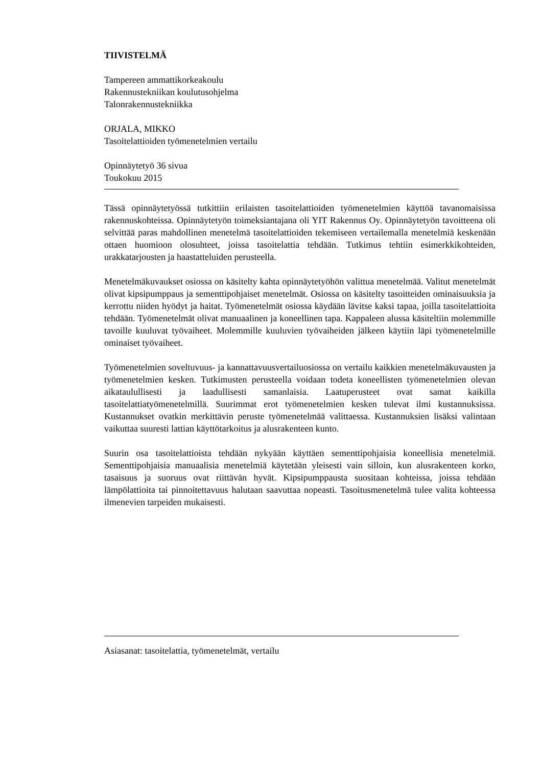TIIVISTELMÄ
Tampereen ammattikorkeakoulu
Rakennustekniikan koulutusohjelma
Talonrakennustekniikka
ORJALA, MIKKO
Tasoitelattioiden työmenetelmien vertailu
Opinnäytetyö 36 sivua
Toukokuu 2015
Tässä opinnäytetyössä tutkittiin erilaisten tasoitelattioiden työmenetelmien käyttöä tavanomaisissa rakennuskohteissa. Opinnäytetyön toimeksiantajana oli YIT Rakennus Oy. Opinnäytetyön tavoitteena oli selvittää paras mahdollinen menetelmä tasoitelattioiden tekemiseen vertailemalla menetelmiä keskenään ottaen huomioon olosuhteet, joissa tasoitelattia tehdään. Tutkimus tehtiin esimerkkikohteiden, urakkatarjousten ja haastatteluiden perusteella.
Menetelmäkuvaukset osiossa on käsitelty kahta opinnäytetyöhön valittua menetelmää. Valitut menetelmät olivat kipsipumppaus ja sementtipohjaiset menetelmät. Osiossa on käsitelty tasoitteiden ominaisuuksia ja kerrottu niiden hyödyt ja haitat. Työmenetelmät osiossa käydään lävitse kaksi tapaa, joilla tasoitelattioita tehdään. Työmenetelmät olivat manuaalinen ja koneellinen tapa. Kappaleen alussa käsiteltiin molemmille tavoille kuuluvat työvaiheet. Molemmille kuuluvien työvaiheiden jälkeen käytiin läpi työmenetelmille ominaiset työvaiheet.
Työmenetelmien soveltuvuus- ja kannattavuusvertailuosiossa on vertailu kaikkien menetelmäkuvausten ja työmenetelmien kesken. Tutkimusten perusteella voidaan todeta koneellisten työmenetelmien olevan aikataulullisesti ja laadullisesti samanlaisia. Laatuperusteet ovat samat kaikilla tasoitelattiatyömenetelmillä. Suurimmat erot työmenetelmien kesken tulevat ilmi kustannuksissa. Kustannukset ovatkin merkittävin peruste työmenetelmää valittaessa. Kustannuksien lisäksi valintaan vaikuttaa suuresti lattian käyttötarkoitus ja alusrakenteen kunto.
Suurin osa tasoitelattioista tehdään nykyään käyttäen sementtipohjaisia koneellisia menetelmiä. Sementtipohjaisia manuaalisia menetelmiä käytetään yleisesti vain silloin, kun alusrakenteen korko, tasaisuus ja suoruus ovat riittävän hyvät. Kipsipumppausta suositaan kohteissa, joissa tehdään lämpölattioita tai pinnoitettavuus halutaan saavuttaa nopeasti. Tasoitusmenetelmä tulee valita kohteessa ilmenevien tarpeiden mukaisesti.
Asiasanat: tasoitelattia, työmenetelmät, vertailu